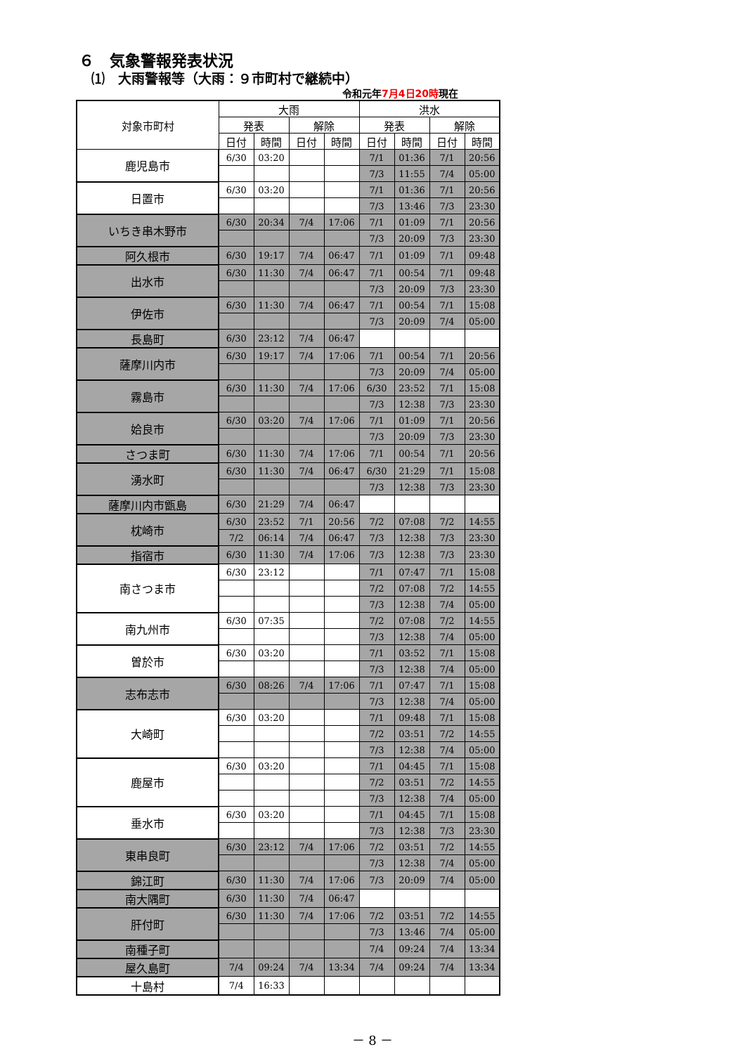６　気象警報発表状況
⑴　大雨警報等（大雨：９市町村で継続中）
令和元年7月4日20時現在
| 対象市町村 | 大雨 | | | | 洪水 | | | |
| --- | --- | --- | --- | --- | --- | --- | --- | --- |
| | 発表 | | 解除 | | 発表 | | 解除 | |
| | 日付 | 時間 | 日付 | 時間 | 日付 | 時間 | 日付 | 時間 |
| 鹿児島市 | 6/30 | 03:20 | | | 7/1 | 01:36 | 7/1 | 20:56 |
| | | | | | 7/3 | 11:55 | 7/4 | 05:00 |
| 日置市 | 6/30 | 03:20 | | | 7/1 | 01:36 | 7/1 | 20:56 |
| | | | | | 7/3 | 13:46 | 7/3 | 23:30 |
| いちき串木野市 | 6/30 | 20:34 | 7/4 | 17:06 | 7/1 | 01:09 | 7/1 | 20:56 |
| | | | | | 7/3 | 20:09 | 7/3 | 23:30 |
| 阿久根市 | 6/30 | 19:17 | 7/4 | 06:47 | 7/1 | 01:09 | 7/1 | 09:48 |
| 出水市 | 6/30 | 11:30 | 7/4 | 06:47 | 7/1 | 00:54 | 7/1 | 09:48 |
| | | | | | 7/3 | 20:09 | 7/3 | 23:30 |
| 伊佐市 | 6/30 | 11:30 | 7/4 | 06:47 | 7/1 | 00:54 | 7/1 | 15:08 |
| | | | | | 7/3 | 20:09 | 7/4 | 05:00 |
| 長島町 | 6/30 | 23:12 | 7/4 | 06:47 | | | | |
| 薩摩川内市 | 6/30 | 19:17 | 7/4 | 17:06 | 7/1 | 00:54 | 7/1 | 20:56 |
| | | | | | 7/3 | 20:09 | 7/4 | 05:00 |
| 霧島市 | 6/30 | 11:30 | 7/4 | 17:06 | 6/30 | 23:52 | 7/1 | 15:08 |
| | | | | | 7/3 | 12:38 | 7/3 | 23:30 |
| 姶良市 | 6/30 | 03:20 | 7/4 | 17:06 | 7/1 | 01:09 | 7/1 | 20:56 |
| | | | | | 7/3 | 20:09 | 7/3 | 23:30 |
| さつま町 | 6/30 | 11:30 | 7/4 | 17:06 | 7/1 | 00:54 | 7/1 | 20:56 |
| 湧水町 | 6/30 | 11:30 | 7/4 | 06:47 | 6/30 | 21:29 | 7/1 | 15:08 |
| | | | | | 7/3 | 12:38 | 7/3 | 23:30 |
| 薩摩川内市甑島 | 6/30 | 21:29 | 7/4 | 06:47 | | | | |
| 枕崎市 | 6/30 | 23:52 | 7/1 | 20:56 | 7/2 | 07:08 | 7/2 | 14:55 |
| | 7/2 | 06:14 | 7/4 | 06:47 | 7/3 | 12:38 | 7/3 | 23:30 |
| 指宿市 | 6/30 | 11:30 | 7/4 | 17:06 | 7/3 | 12:38 | 7/3 | 23:30 |
| 南さつま市 | 6/30 | 23:12 | | | 7/1 | 07:47 | 7/1 | 15:08 |
| | | | | | 7/2 | 07:08 | 7/2 | 14:55 |
| | | | | | 7/3 | 12:38 | 7/4 | 05:00 |
| 南九州市 | 6/30 | 07:35 | | | 7/2 | 07:08 | 7/2 | 14:55 |
| | | | | | 7/3 | 12:38 | 7/4 | 05:00 |
| 曽於市 | 6/30 | 03:20 | | | 7/1 | 03:52 | 7/1 | 15:08 |
| | | | | | 7/3 | 12:38 | 7/4 | 05:00 |
| 志布志市 | 6/30 | 08:26 | 7/4 | 17:06 | 7/1 | 07:47 | 7/1 | 15:08 |
| | | | | | 7/3 | 12:38 | 7/4 | 05:00 |
| 大崎町 | 6/30 | 03:20 | | | 7/1 | 09:48 | 7/1 | 15:08 |
| | | | | | 7/2 | 03:51 | 7/2 | 14:55 |
| | | | | | 7/3 | 12:38 | 7/4 | 05:00 |
| 鹿屋市 | 6/30 | 03:20 | | | 7/1 | 04:45 | 7/1 | 15:08 |
| | | | | | 7/2 | 03:51 | 7/2 | 14:55 |
| | | | | | 7/3 | 12:38 | 7/4 | 05:00 |
| 垂水市 | 6/30 | 03:20 | | | 7/1 | 04:45 | 7/1 | 15:08 |
| | | | | | 7/3 | 12:38 | 7/3 | 23:30 |
| 東串良町 | 6/30 | 23:12 | 7/4 | 17:06 | 7/2 | 03:51 | 7/2 | 14:55 |
| | | | | | 7/3 | 12:38 | 7/4 | 05:00 |
| 錦江町 | 6/30 | 11:30 | 7/4 | 17:06 | 7/3 | 20:09 | 7/4 | 05:00 |
| 南大隅町 | 6/30 | 11:30 | 7/4 | 06:47 | | | | |
| 肝付町 | 6/30 | 11:30 | 7/4 | 17:06 | 7/2 | 03:51 | 7/2 | 14:55 |
| | | | | | 7/3 | 13:46 | 7/4 | 05:00 |
| 南種子町 | | | | | 7/4 | 09:24 | 7/4 | 13:34 |
| 屋久島町 | 7/4 | 09:24 | 7/4 | 13:34 | 7/4 | 09:24 | 7/4 | 13:34 |
| 十島村 | 7/4 | 16:33 | | | | | | |
－ 8 －